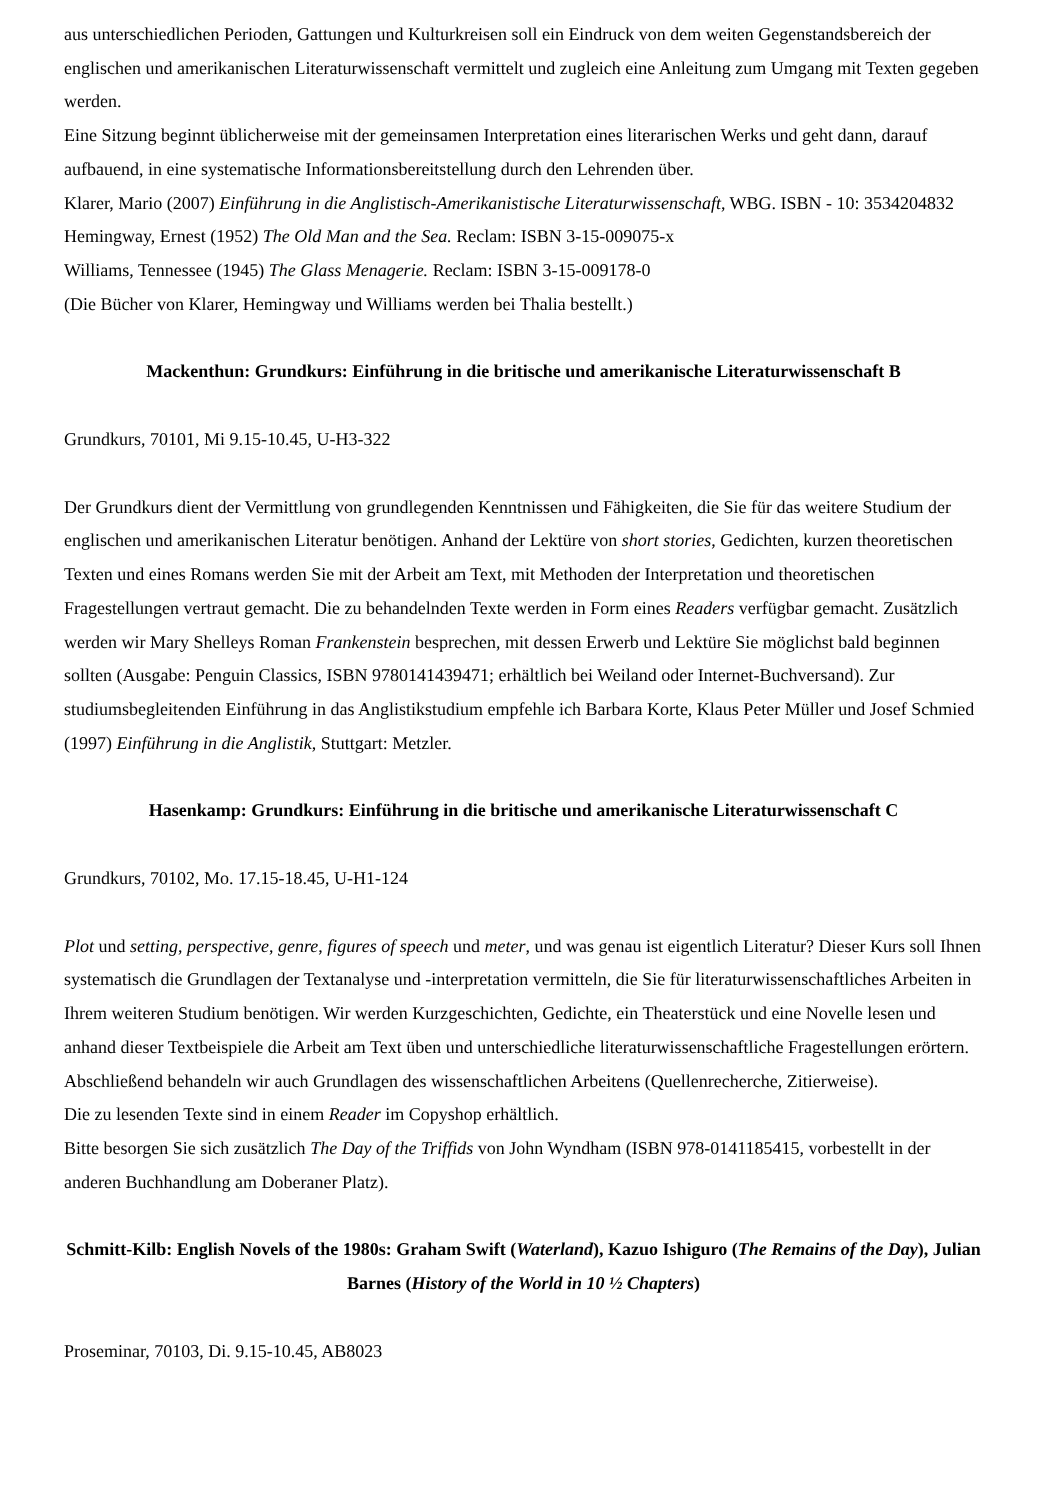aus unterschiedlichen Perioden, Gattungen und Kulturkreisen soll ein Eindruck von dem weiten Gegenstandsbereich der englischen und amerikanischen Literaturwissenschaft vermittelt und zugleich eine Anleitung zum Umgang mit Texten gegeben werden.
Eine Sitzung beginnt üblicherweise mit der gemeinsamen Interpretation eines literarischen Werks und geht dann, darauf aufbauend, in eine systematische Informationsbereitstellung durch den Lehrenden über.
Klarer, Mario (2007) Einführung in die Anglistisch-Amerikanistische Literaturwissenschaft, WBG. ISBN - 10: 3534204832
Hemingway, Ernest (1952) The Old Man and the Sea. Reclam: ISBN 3-15-009075-x
Williams, Tennessee (1945) The Glass Menagerie. Reclam: ISBN 3-15-009178-0
(Die Bücher von Klarer, Hemingway und Williams werden bei Thalia bestellt.)
Mackenthun: Grundkurs: Einführung in die britische und amerikanische Literaturwissenschaft B
Grundkurs, 70101, Mi 9.15-10.45, U-H3-322
Der Grundkurs dient der Vermittlung von grundlegenden Kenntnissen und Fähigkeiten, die Sie für das weitere Studium der englischen und amerikanischen Literatur benötigen. Anhand der Lektüre von short stories, Gedichten, kurzen theoretischen Texten und eines Romans werden Sie mit der Arbeit am Text, mit Methoden der Interpretation und theoretischen Fragestellungen vertraut gemacht. Die zu behandelnden Texte werden in Form eines Readers verfügbar gemacht. Zusätzlich werden wir Mary Shelleys Roman Frankenstein besprechen, mit dessen Erwerb und Lektüre Sie möglichst bald beginnen sollten (Ausgabe: Penguin Classics, ISBN 9780141439471; erhältlich bei Weiland oder Internet-Buchversand). Zur studiumsbegleitenden Einführung in das Anglistikstudium empfehle ich Barbara Korte, Klaus Peter Müller und Josef Schmied (1997) Einführung in die Anglistik, Stuttgart: Metzler.
Hasenkamp: Grundkurs: Einführung in die britische und amerikanische Literaturwissenschaft C
Grundkurs, 70102, Mo. 17.15-18.45, U-H1-124
Plot und setting, perspective, genre, figures of speech und meter, und was genau ist eigentlich Literatur? Dieser Kurs soll Ihnen systematisch die Grundlagen der Textanalyse und -interpretation vermitteln, die Sie für literaturwissenschaftliches Arbeiten in Ihrem weiteren Studium benötigen. Wir werden Kurzgeschichten, Gedichte, ein Theaterstück und eine Novelle lesen und anhand dieser Textbeispiele die Arbeit am Text üben und unterschiedliche literaturwissenschaftliche Fragestellungen erörtern. Abschließend behandeln wir auch Grundlagen des wissenschaftlichen Arbeitens (Quellenrecherche, Zitierweise).
Die zu lesenden Texte sind in einem Reader im Copyshop erhältlich.
Bitte besorgen Sie sich zusätzlich The Day of the Triffids von John Wyndham (ISBN 978-0141185415, vorbestellt in der anderen Buchhandlung am Doberaner Platz).
Schmitt-Kilb: English Novels of the 1980s: Graham Swift (Waterland), Kazuo Ishiguro (The Remains of the Day), Julian Barnes (History of the World in 10 ½ Chapters)
Proseminar, 70103, Di. 9.15-10.45, AB8023